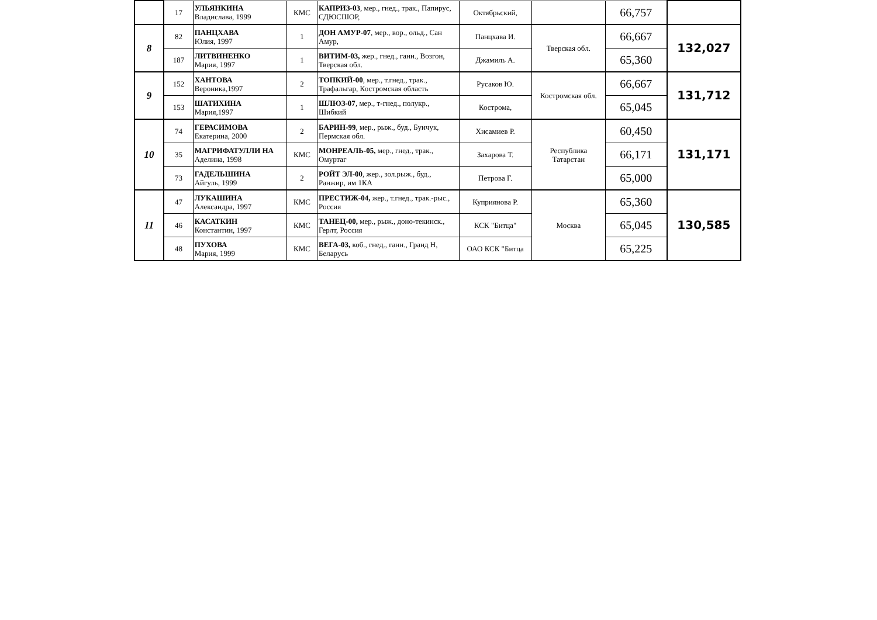| | 17 | УЛЬЯНКИНА Владислава, 1999 | КМС | КАПРИЗ-03 , мер., гнед., трак., Папирус, СДЮСШОР, | Октябрьский, | | 66,757 | |
| 8 | 82 | ПАНЦХАВА Юлия, 1997 | 1 | ДОН АМУР-07 , мер., вор., ольд., Сан Амур, | Панцхава И. | Тверская обл. | 66,667 | 132,027 |
| | 187 | ЛИТВИНЕНКО Мария, 1997 | 1 | ВИТИМ-03, жер., гнед., ганн., Возгон, Тверская обл. | Джамиль А. | | 65,360 | |
| 9 | 152 | ХАНТОВА Вероника,1997 | 2 | ТОПКИЙ-00 , мер., т.гнед., трак., Трафальгар, Костромская область | Русаков Ю. | Костромская обл. | 66,667 | 131,712 |
| | 153 | ШАТИХИНА Мария,1997 | 1 | ШЛЮЗ-07 , мер., т-гнед., полукр., Шибкий | Кострома, | | 65,045 | |
| 10 | 74 | ГЕРАСИМОВА Екатерина, 2000 | 2 | БАРИН-99 , мер., рыж., буд., Бунчук, Пермская обл. | Хисамиев Р. | Республика Татарстан | 60,450 | 131,171 |
| | 35 | МАГРИФАТУЛЛИ НА Аделина, 1998 | КМС | МОНРЕАЛЬ-05, мер., гнед., трак., Омуртаг | Захарова Т. | | 66,171 | |
| | 73 | ГАДЕЛЬШИНА Айгуль, 1999 | 2 | РОЙТ ЭЛ-00 , жер., зол.рыж., буд., Ранжир, им 1КА | Петрова Г. | | 65,000 | |
| 11 | 47 | ЛУКАШИНА Александра, 1997 | КМС | ПРЕСТИЖ-04, жер., т.гнед., трак.-рыс., Россия | Куприянова Р. | Москва | 65,360 | 130,585 |
| | 46 | КАСАТКИН Константин, 1997 | КМС | ТАНЕЦ-00, мер., рыж., доно-текинск., Герлт, Россия | КСК "Битца" | | 65,045 | |
| | 48 | ПУХОВА Мария, 1999 | КМС | ВЕГА-03, коб., гнед., ганн., Гранд Н, Беларусь | ОАО КСК "Битца | | 65,225 | |